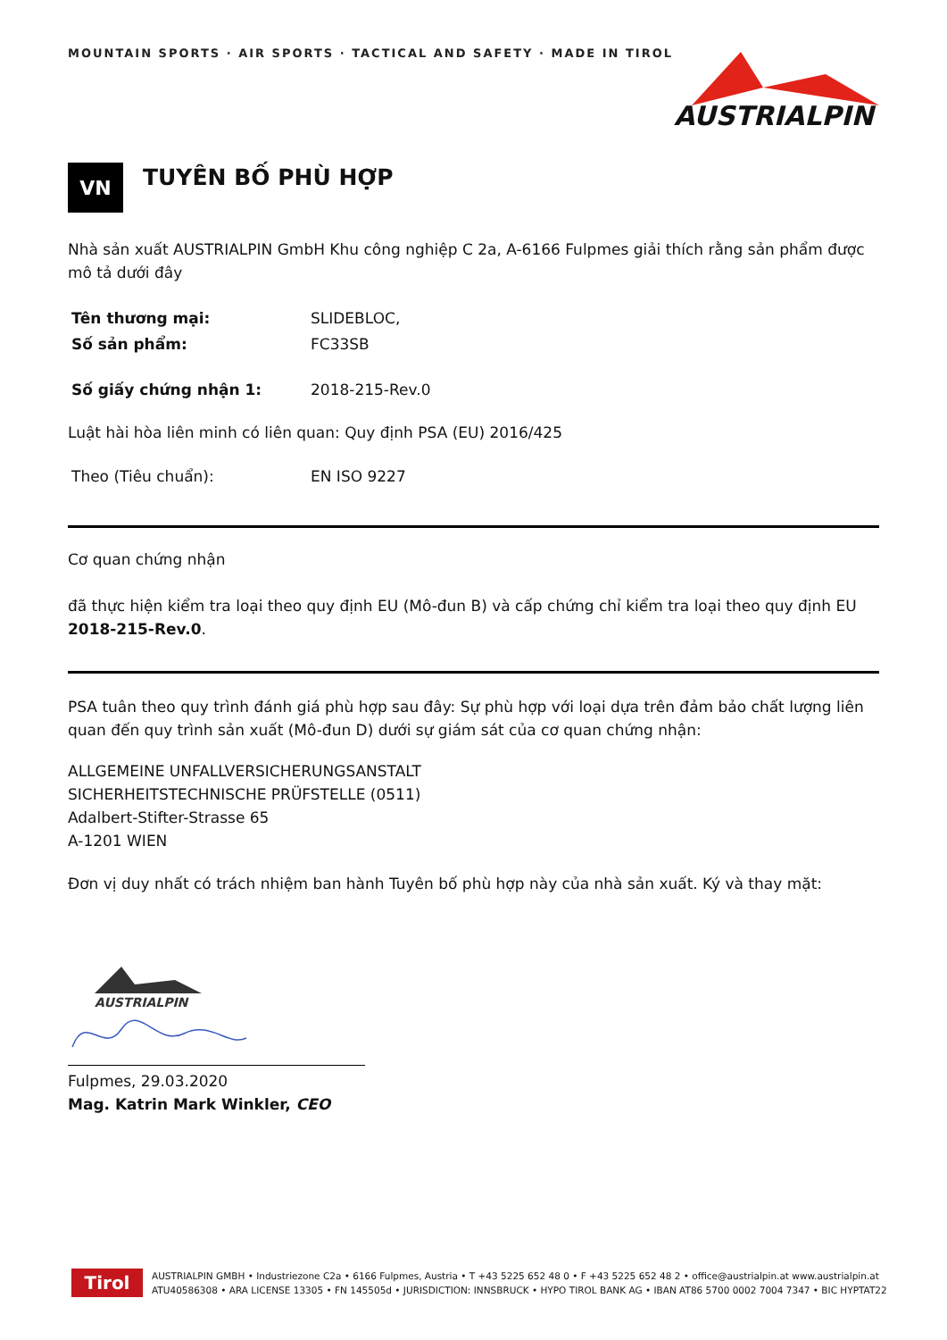MOUNTAIN SPORTS · AIR SPORTS · TACTICAL AND SAFETY · MADE IN TIROL
AUSTRIALPIN
VN
TUYÊN BỐ PHÙ HỢP
Nhà sản xuất AUSTRIALPIN GmbH Khu công nghiệp C 2a, A-6166 Fulpmes giải thích rằng sản phẩm được mô tả dưới đây
Tên thương mại: SLIDEBLOC,
Số sản phẩm: FC33SB
Số giấy chứng nhận 1: 2018-215-Rev.0
Luật hài hòa liên minh có liên quan: Quy định PSA (EU) 2016/425
Theo (Tiêu chuẩn): EN ISO 9227
Cơ quan chứng nhận
đã thực hiện kiểm tra loại theo quy định EU (Mô-đun B) và cấp chứng chỉ kiểm tra loại theo quy định EU 2018-215-Rev.0.
PSA tuân theo quy trình đánh giá phù hợp sau đây: Sự phù hợp với loại dựa trên đảm bảo chất lượng liên quan đến quy trình sản xuất (Mô-đun D) dưới sự giám sát của cơ quan chứng nhận:
ALLGEMEINE UNFALLVERSICHERUNGSANSTALT
SICHERHEITSTECHNISCHE PRÜFSTELLE (0511)
Adalbert-Stifter-Strasse 65
A-1201 WIEN
Đơn vị duy nhất có trách nhiệm ban hành Tuyên bố phù hợp này của nhà sản xuất. Ký và thay mặt:
AUSTRIALPIN
Fulpmes, 29.03.2020
Mag. Katrin Mark Winkler, CEO
Tirol
AUSTRIALPIN GMBH • Industriezone C2a • 6166 Fulpmes, Austria • T +43 5225 652 48 0 • F +43 5225 652 48 2 • office@austrialpin.at www.austrialpin.at
ATU40586308 • ARA LICENSE 13305 • FN 145505d • JURISDICTION: INNSBRUCK • HYPO TIROL BANK AG • IBAN AT86 5700 0002 7004 7347 • BIC HYPTAT22